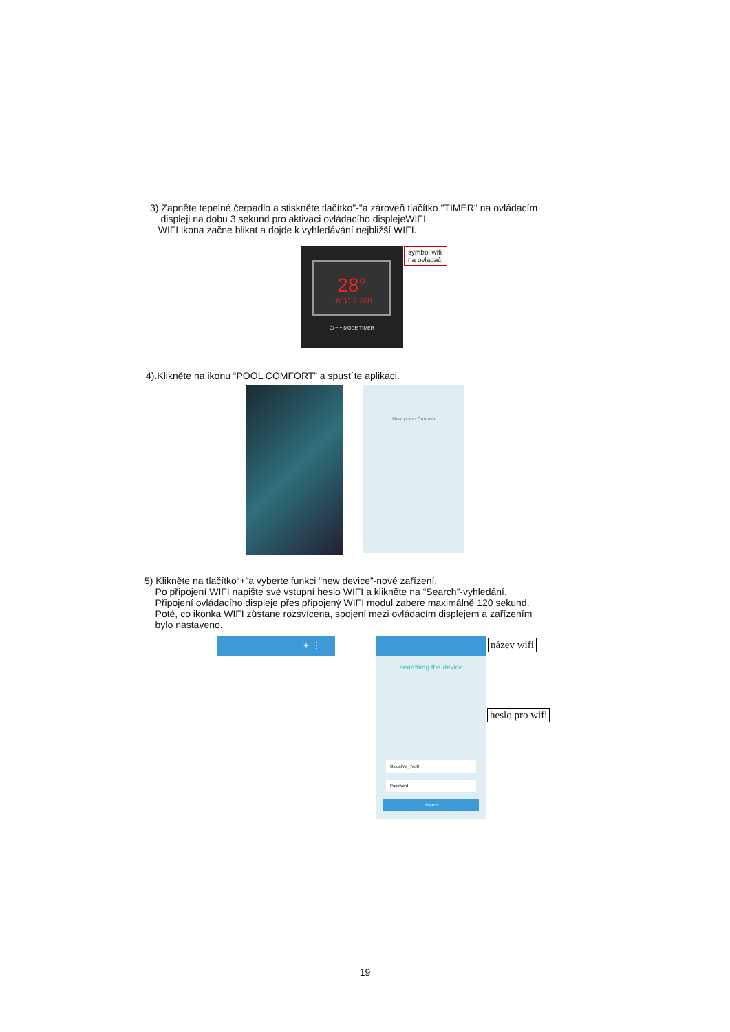3).Zapněte tepelné čerpadlo a stiskněte tlačítko"-"a zároveň tlačítko "TIMER" na ovládacím
displeji na dobu 3 sekund pro aktivaci ovládacího displejeWIFI.
WIFI ikona začne blikat a dojde k vyhledávání nejbližší WIFI.
28°
18:00 2-280
⏻ − + MODE TIMER
symbol wifi
na ovladači
4).Klikněte na ikonu “POOL COMFORT” a spust´te aplikaci.
Heat pump Connect
5) Klikněte na tlačítko“+”a vyberte funkci “new device”-nové zařízení.
Po připojení WIFI napište své vstupní heslo WIFI a klikněte na “Search”-vyhledání.
Připojení ovládacího displeje přes připojený WIFI modul zabere maximálně 120 sekund.
Poté, co ikonka WIFI zůstane rozsvícena, spojení mezi ovládacím displejem a zařízením
bylo nastaveno.
+ ⋮
searching the device
GlocalMe_7ed8
Password
Search
název wifi
heslo pro wifi
19